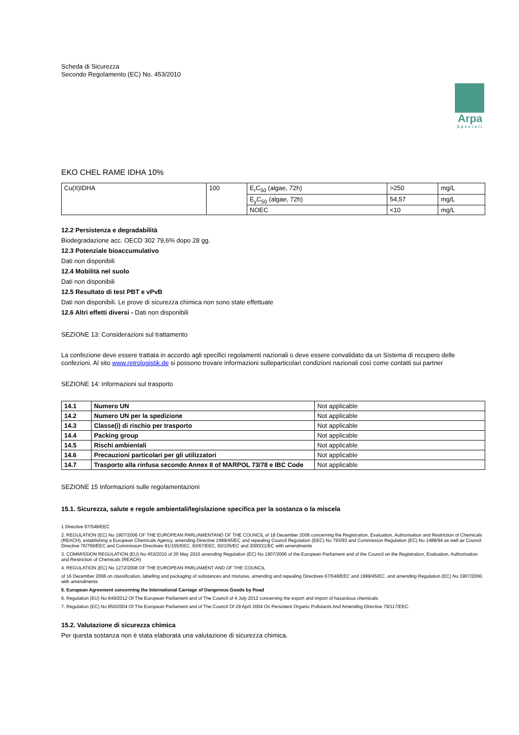Scheda di Sicurezza
Secondo Regolamento (EC) No. 453/2010
Arpa
Speciali
EKO CHEL RAME IDHA 10%
| Cu(II)IDHA | 100 | E<sub>r</sub>C<sub>50</sub> (algae, 72h) | >250 | mg/L |
| | | E<sub>y</sub>C<sub>50</sub> (algae, 72h) | 54,57 | mg/L |
| | | NOEC | <10 | mg/L |
12.2 Persistenza e degradabilità
Biodegradazione acc. OECD 302 79,6% dopo 28 gg.
12.3 Potenziale bioaccumulativo
Dati non disponibili
12.4 Mobilità nel suolo
Dati non disponibili
12.5 Resultato di test PBT e vPvB
Dati non disponibili. Le prove di sicurezza chimica non sono state effettuate
12.6 Altri effetti diversi - Dati non disponibili
SEZIONE 13: Considerazioni sul trattamento
La confezione deve essere trattata in accordo agli specifici regolamenti nazionali o deve essere convalidato da un Sistema di recupero delle confezioni. Al sito www.retrologistik.de si possono trovare informazioni sulleparticolari condizioni nazionali così come contatti sui partner
SEZIONE 14: Informazioni sul trasporto
| 14.1 | Numero UN | Not applicable |
| 14.2 | Numero UN per la spedizione | Not applicable |
| 14.3 | Classe(i) di rischio per trasporto | Not applicable |
| 14.4 | Packing group | Not applicable |
| 14.5 | Rischi ambientali | Not applicable |
| 14.6 | Precauzioni particolari per gli utilizzatori | Not applicable |
| 14.7 | Trasporto alla rinfusa secondo Annex II of MARPOL 73/78 e IBC Code | Not applicable |
SEZIONE 15 Informazioni sulle regolamentazioni
15.1. Sicurezza, salute e regole ambientali/legislazione specifica per la sostanza o la miscela
1 Directive 67/548/EEC
2. REGULATION (EC) No 1907/2006 OF THE EUROPEAN PARLIAMENTAND OF THE COUNCIL of 18 December 2006 concerning the Registration, Evaluation, Authorisation and Restriction of Chemicals (REACH), establishing a European Chemicals Agency, amending Directive 1999/45/EC and repealing Council Regulation (EEC) No 793/93 and Commission Regulation (EC) No 1488/94 as well as Council Directive 76/769/EEC and Commission Directives 91/155/EEC, 93/67/EEC, 93/105/EC and 2000/21/EC with amendments
3. COMMISSION REGULATION (EU) No 453/2010 of 20 May 2010 amending Regulation (EC) No 1907/2006 of the European Parliament and of the Council on the Registration, Evaluation, Authorisation and Restriction of Chemicals (REACH)
4. REGULATION (EC) No 1272/2008 OF THE EUROPEAN PARLIAMENT AND OF THE COUNCIL
of 16 December 2008 on classification, labelling and packaging of substances and mixtures, amending and repealing Directives 67/548/EEC and 1999/45/EC, and amending Regulation (EC) No 1907/2006; with amendments
5. European Agreement concerning the International Carriage of Dangerous Goods by Road
6. Regulation (EU) No 649/2012 Of The European Parliament and of The Council of 4 July 2012 concerning the export and import of hazardous chemicals.
7. Regulation (EC) No 850/2004 Of The European Parliament and of The Council Of 29 April 2004 On Persistent Organic Pollutants And Amending Directive 79/117/EEC.
15.2. Valutazione di sicurezza chimica
Per questa sostanza non è stata elaborata una valutazione di sicurezza chimica.